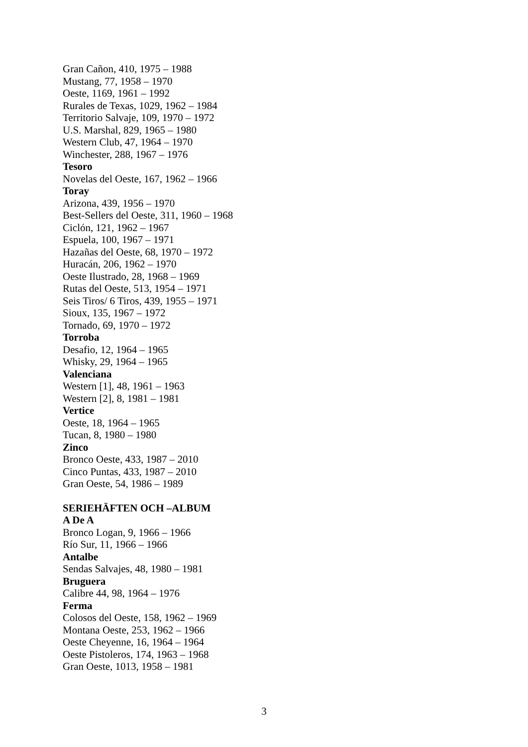Gran Cañon, 410, 1975 – 1988
Mustang, 77, 1958 – 1970
Oeste, 1169, 1961 – 1992
Rurales de Texas, 1029, 1962 – 1984
Territorio Salvaje, 109, 1970 – 1972
U.S. Marshal, 829, 1965 – 1980
Western Club, 47, 1964 – 1970
Winchester, 288, 1967 – 1976
Tesoro
Novelas del Oeste, 167, 1962 – 1966
Toray
Arizona, 439, 1956 – 1970
Best-Sellers del Oeste, 311, 1960 – 1968
Ciclón, 121, 1962 – 1967
Espuela, 100, 1967 – 1971
Hazañas del Oeste, 68, 1970 – 1972
Huracán, 206, 1962 – 1970
Oeste Ilustrado, 28, 1968 – 1969
Rutas del Oeste, 513, 1954 – 1971
Seis Tiros/ 6 Tiros, 439, 1955 – 1971
Sioux, 135, 1967 – 1972
Tornado, 69, 1970 – 1972
Torroba
Desafio, 12, 1964 – 1965
Whisky, 29, 1964 – 1965
Valenciana
Western [1], 48, 1961 – 1963
Western [2], 8, 1981 – 1981
Vertice
Oeste, 18, 1964 – 1965
Tucan, 8, 1980 – 1980
Zinco
Bronco Oeste, 433, 1987 – 2010
Cinco Puntas, 433, 1987 – 2010
Gran Oeste, 54, 1986 – 1989
SERIEHÄFTEN OCH –ALBUM
A De A
Bronco Logan, 9, 1966 – 1966
Río Sur, 11, 1966 – 1966
Antalbe
Sendas Salvajes, 48, 1980 – 1981
Bruguera
Calibre 44, 98, 1964 – 1976
Ferma
Colosos del Oeste, 158, 1962 – 1969
Montana Oeste, 253, 1962 – 1966
Oeste Cheyenne, 16, 1964 – 1964
Oeste Pistoleros, 174, 1963 – 1968
Gran Oeste, 1013, 1958 – 1981
3